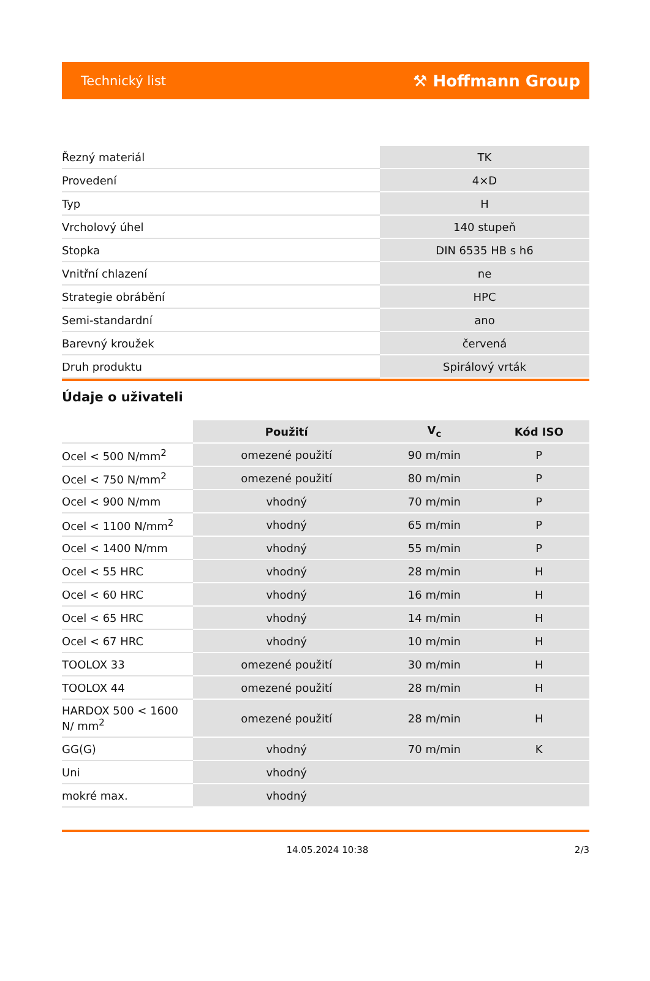Technický list ⚒ Hoffmann Group
| Řezný materiál | TK |
| Provedení | 4×D |
| Typ | H |
| Vrcholový úhel | 140 stupeň |
| Stopka | DIN 6535 HB s h6 |
| Vnitřní chlazení | ne |
| Strategie obrábění | HPC |
| Semi-standardní | ano |
| Barevný kroužek | červená |
| Druh produktu | Spirálový vrták |
Údaje o uživateli
| | Použití | V<sub>c</sub> | Kód ISO |
| Ocel < 500 N/mm<sup>2</sup> | omezené použití | 90 m/min | P |
| Ocel < 750 N/mm<sup>2</sup> | omezené použití | 80 m/min | P |
| Ocel < 900 N/mm | vhodný | 70 m/min | P |
| Ocel < 1100 N/mm<sup>2</sup> | vhodný | 65 m/min | P |
| Ocel < 1400 N/mm | vhodný | 55 m/min | P |
| Ocel < 55 HRC | vhodný | 28 m/min | H |
| Ocel < 60 HRC | vhodný | 16 m/min | H |
| Ocel < 65 HRC | vhodný | 14 m/min | H |
| Ocel < 67 HRC | vhodný | 10 m/min | H |
| TOOLOX 33 | omezené použití | 30 m/min | H |
| TOOLOX 44 | omezené použití | 28 m/min | H |
| HARDOX 500 < 1600 N/ mm<sup>2</sup> | omezené použití | 28 m/min | H |
| GG(G) | vhodný | 70 m/min | K |
| Uni | vhodný | | |
| mokré max. | vhodný | | |
14.05.2024 10:38 2/3